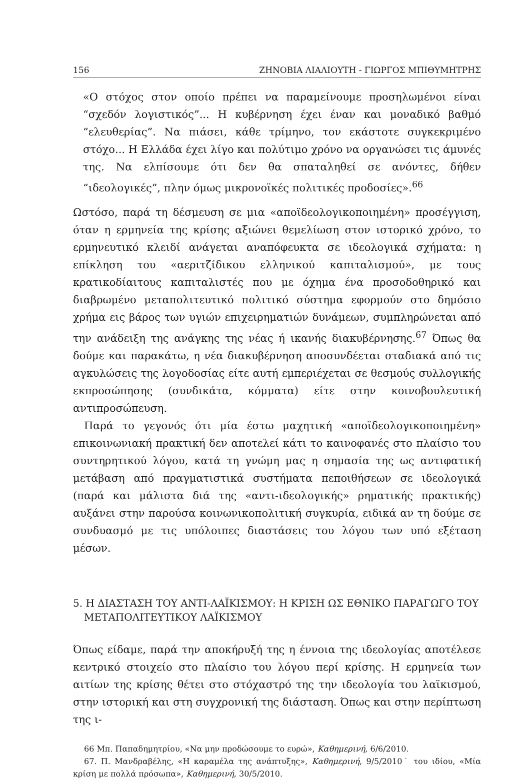156 ΖΗΝΟΒΙΑ ΛΙΑΛΙΟΥΤΗ - ΓΙΩΡΓΟΣ ΜΠΙΘΥΜΗΤΡΗΣ
«Ο στόχος στον οποίο πρέπει να παραμείνουμε προσηλωμένοι είναι “σχεδόν λογιστικός”... Η κυβέρνηση έχει έναν και μοναδικό βαθμό “ελευθερίας”. Να πιάσει, κάθε τρίμηνο, τον εκάστοτε συγκεκριμένο στόχο... Η Ελλάδα έχει λίγο και πολύτιμο χρόνο να οργανώσει τις άμυνές της. Να ελπίσουμε ότι δεν θα σπαταληθεί σε ανόντες, δήθεν “ιδεολογικές”, πλην όμως μικρονοϊκές πολιτικές προδοσίες».<sup>66</sup>
Ωστόσο, παρά τη δέσμευση σε μια «αποϊδεολογικοποιημένη» προσέγγιση, όταν η ερμηνεία της κρίσης αξιώνει θεμελίωση στον ιστορικό χρόνο, το ερμηνευτικό κλειδί ανάγεται αναπόφευκτα σε ιδεολογικά σχήματα: η επίκληση του «αεριτζίδικου ελληνικού καπιταλισμού», με τους κρατικοδίαιτους καπιταλιστές που με όχημα ένα προσοδοθηρικό και διαβρωμένο μεταπολιτευτικό πολιτικό σύστημα εφορμούν στο δημόσιο χρήμα εις βάρος των υγιών επιχειρηματιών δυνάμεων, συμπληρώνεται από την ανάδειξη της ανάγκης της νέας ή ικανής διακυβέρνησης.<sup>67</sup> Όπως θα δούμε και παρακάτω, η νέα διακυβέρνηση αποσυνδέεται σταδιακά από τις αγκυλώσεις της λογοδοσίας είτε αυτή εμπεριέχεται σε θεσμούς συλλογικής εκπροσώπησης (συνδικάτα, κόμματα) είτε στην κοινοβουλευτική αντιπροσώπευση.
Παρά το γεγονός ότι μία έστω μαχητική «αποϊδεολογικοποιημένη» επικοινωνιακή πρακτική δεν αποτελεί κάτι το καινοφανές στο πλαίσιο του συντηρητικού λόγου, κατά τη γνώμη μας η σημασία της ως αντιφατική μετάβαση από πραγματιστικά συστήματα πεποιθήσεων σε ιδεολογικά (παρά και μάλιστα διά της «αντι-ιδεολογικής» ρηματικής πρακτικής) αυξάνει στην παρούσα κοινωνικοπολιτική συγκυρία, ειδικά αν τη δούμε σε συνδυασμό με τις υπόλοιπες διαστάσεις του λόγου των υπό εξέταση μέσων.
5. Η ΔΙΑΣΤΑΣΗ ΤΟΥ ΑΝΤΙ-ΛΑΪΚΙΣΜΟΥ: Η ΚΡΙΣΗ ΩΣ ΕΘΝΙΚΟ ΠΑΡΑΓΩΓΟ ΤΟΥ ΜΕΤΑΠΟΛΙΤΕΥΤΙΚΟΥ ΛΑΪΚΙΣΜΟΥ
Όπως είδαμε, παρά την αποκήρυξή της η έννοια της ιδεολογίας αποτέλεσε κεντρικό στοιχείο στο πλαίσιο του λόγου περί κρίσης. Η ερμηνεία των αιτίων της κρίσης θέτει στο στόχαστρό της την ιδεολογία του λαϊκισμού, στην ιστορική και στη συγχρονική της διάσταση. Όπως και στην περίπτωση της ι-
66 Μπ. Παπαδημητρίου, «Να μην προδώσουμε το ευρώ», Καθημερινή, 6/6/2010.
67. Π. Μανδραβέλης, «Η καραμέλα της ανάπτυξης», Καθημερινή, 9/5/2010˙ του ιδίου, «Μία κρίση με πολλά πρόσωπα», Καθημερινή, 30/5/2010.